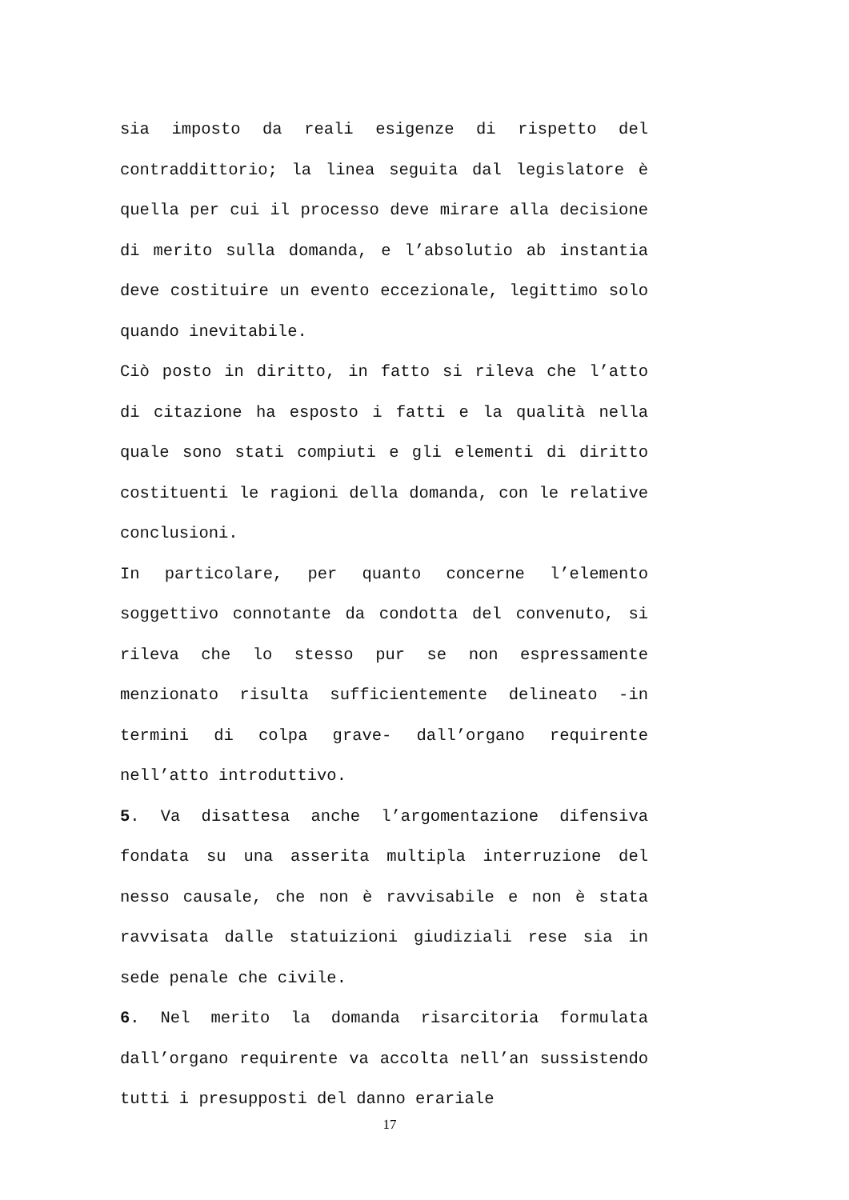sia imposto da reali esigenze di rispetto del contraddittorio; la linea seguita dal legislatore è quella per cui il processo deve mirare alla decisione di merito sulla domanda, e l’absolutio ab instantia deve costituire un evento eccezionale, legittimo solo quando inevitabile.
Ciò posto in diritto, in fatto si rileva che l’atto di citazione ha esposto i fatti e la qualità nella quale sono stati compiuti e gli elementi di diritto costituenti le ragioni della domanda, con le relative conclusioni.
In particolare, per quanto concerne l’elemento soggettivo connotante da condotta del convenuto, si rileva che lo stesso pur se non espressamente menzionato risulta sufficientemente delineato -in termini di colpa grave- dall’organo requirente nell’atto introduttivo.
5. Va disattesa anche l’argomentazione difensiva fondata su una asserita multipla interruzione del nesso causale, che non è ravvisabile e non è stata ravvisata dalle statuizioni giudiziali rese sia in sede penale che civile.
6. Nel merito la domanda risarcitoria formulata dall’organo requirente va accolta nell’an sussistendo tutti i presupposti del danno erariale
17